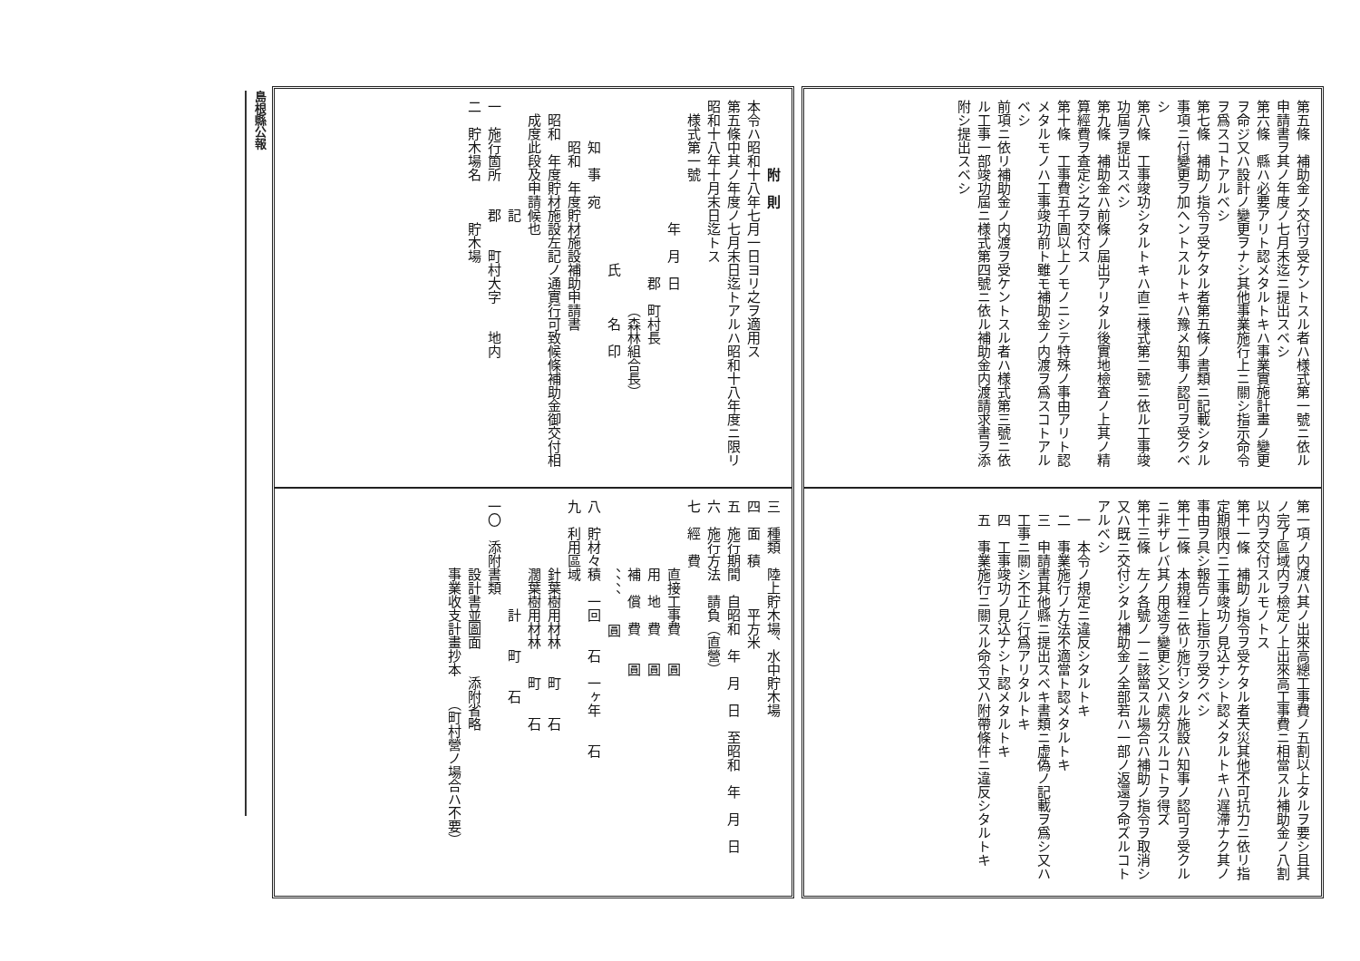第五條　補助金ノ交付ヲ受ケントスル者ハ様式第一號ニ依ル申請書ヲ其ノ年度ノ七月末迄ニ提出スベシ
第六條　縣ハ必要アリト認メタルトキハ事業實施計畫ノ變更ヲ命ジ又ハ設計ノ變更ヲナシ其他事業施行上ニ關シ指示命令ヲ爲スコトアルベシ
第七條　補助ノ指令ヲ受ケタル者第五條ノ書類ニ記載シタル事項ニ付變更ヲ加ヘントスルトキハ豫メ知事ノ認可ヲ受クベシ
第八條　工事竣功シタルトキハ直ニ様式第二號ニ依ル工事竣功屆ヲ提出スベシ
第九條　補助金ハ前條ノ屆出アリタル後實地檢査ノ上其ノ精算經費ヲ査定シ之ヲ交付ス
第十條　工事費五千圓以上ノモノニシテ特殊ノ事由アリト認メタルモノハ工事竣功前ト雖モ補助金ノ内渡ヲ爲スコトアルベシ
前項ニ依リ補助金ノ内渡ヲ受ケントスル者ハ様式第三號ニ依ル工事一部竣功屆ニ様式第四號ニ依ル補助金内渡請求書ヲ添附シ提出スベシ
第一項ノ内渡ハ其ノ出來高總工事費ノ五割以上タルヲ要シ且其ノ完了區域内ヲ檢定ノ上出來高工事費ニ相當スル補助金ノ八割以内ヲ交付スルモノトス
第十一條　補助ノ指令ヲ受ケタル者天災其他不可抗力ニ依リ指定期限内ニ工事竣功ノ見込ナシト認メタルトキハ遅滯ナク其ノ事由ヲ具シ報告ノ上指示ヲ受クベシ
第十二條　本規程ニ依リ施行シタル施設ハ知事ノ認可ヲ受クルニ非ザレバ其ノ用途ヲ變更シ又ハ處分スルコトヲ得ズ
第十三條　左ノ各號ノ一ニ該當スル場合ハ補助ノ指令ヲ取消シ又ハ既ニ交付シタル補助金ノ全部若ハ一部ノ返還ヲ命ズルコトアルベシ
一　本令ノ規定ニ違反シタルトキ
二　事業施行ノ方法不適當ト認メタルトキ
三　申請書其他縣ニ提出スベキ書類ニ虚偽ノ記載ヲ爲シ又ハ工事ニ關シ不正ノ行爲アリタルトキ
四　工事竣功ノ見込ナシト認メタルトキ
五　事業施行ニ關スル命令又ハ附帶條件ニ違反シタルトキ
附　則
本令ハ昭和十八年七月一日ヨリ之ヲ適用ス
第五條中其ノ年度ノ七月末日迄トアルハ昭和十八年度ニ限リ昭和十八年十月末日迄トス
様式第一號
年　月　日
郡　町村長
（森林組合長）
氏　　　名　印
知　事　宛
昭和　年度貯材施設補助申請書
昭和　年度貯材施設左記ノ通實行可致候條補助金御交付相成度此段及申請候也
記
一　施行箇所　　郡　　町村大字　　地内
二　貯木場名　　　貯木場
三　種類　陸上貯木場、水中貯木場
四　面　積　　　平方米
五　施行期間　自昭和　年　月　日　至昭和　年　月　日
六　施行方法　請負（直營）
七　經　費
直接工事費　　圓
用　地　費　　圓
補　償　費　　圓
、、、、　　圓
八　貯材々積　一回　　石　一ヶ年　　石
九　利用區域
針葉樹用材林　　町　　石
濶葉樹用材林　　町　　石
計　　町　　石
一〇　添附書類
設計書並圖面　　添附省略
事業收支計畫抄本　　（町村營ノ場合ハ不要）
島根縣公報